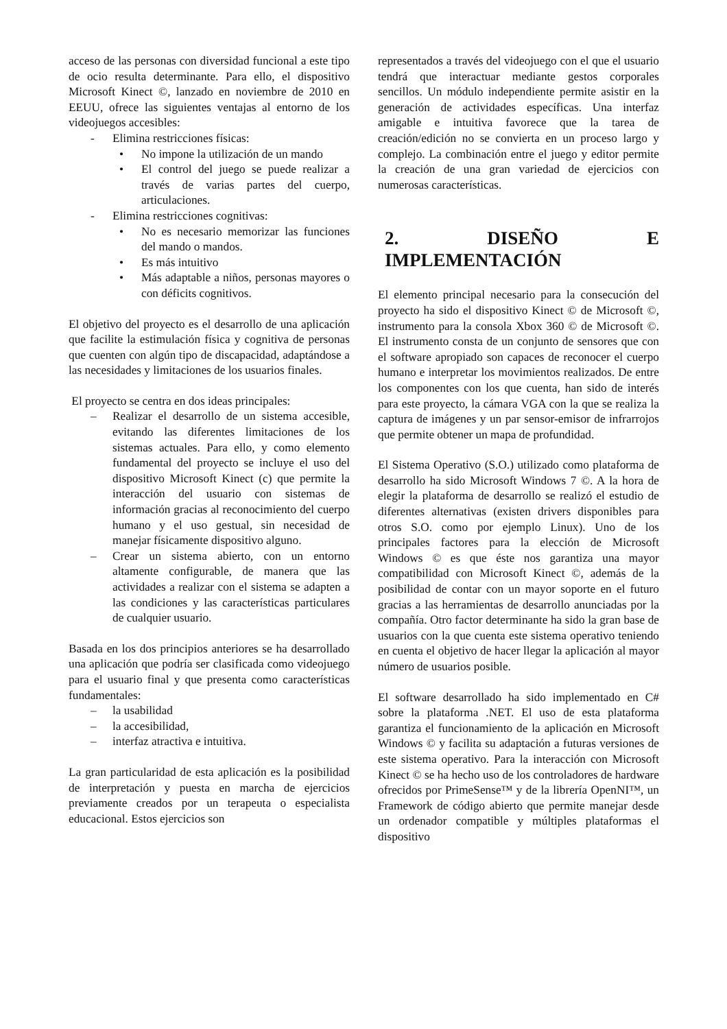acceso de las personas con diversidad funcional a este tipo de ocio resulta determinante. Para ello, el dispositivo Microsoft Kinect ©, lanzado en noviembre de 2010 en EEUU, ofrece las siguientes ventajas al entorno de los videojuegos accesibles:
- Elimina restricciones físicas:
• No impone la utilización de un mando
• El control del juego se puede realizar a través de varias partes del cuerpo, articulaciones.
- Elimina restricciones cognitivas:
• No es necesario memorizar las funciones del mando o mandos.
• Es más intuitivo
• Más adaptable a niños, personas mayores o con déficits cognitivos.
El objetivo del proyecto es el desarrollo de una aplicación que facilite la estimulación física y cognitiva de personas que cuenten con algún tipo de discapacidad, adaptándose a las necesidades y limitaciones de los usuarios finales.
El proyecto se centra en dos ideas principales:
– Realizar el desarrollo de un sistema accesible, evitando las diferentes limitaciones de los sistemas actuales. Para ello, y como elemento fundamental del proyecto se incluye el uso del dispositivo Microsoft Kinect (c) que permite la interacción del usuario con sistemas de información gracias al reconocimiento del cuerpo humano y el uso gestual, sin necesidad de manejar físicamente dispositivo alguno.
– Crear un sistema abierto, con un entorno altamente configurable, de manera que las actividades a realizar con el sistema se adapten a las condiciones y las características particulares de cualquier usuario.
Basada en los dos principios anteriores se ha desarrollado una aplicación que podría ser clasificada como videojuego para el usuario final y que presenta como características fundamentales:
– la usabilidad
– la accesibilidad,
– interfaz atractiva e intuitiva.
La gran particularidad de esta aplicación es la posibilidad de interpretación y puesta en marcha de ejercicios previamente creados por un terapeuta o especialista educacional. Estos ejercicios son
representados a través del videojuego con el que el usuario tendrá que interactuar mediante gestos corporales sencillos. Un módulo independiente permite asistir en la generación de actividades específicas. Una interfaz amigable e intuitiva favorece que la tarea de creación/edición no se convierta en un proceso largo y complejo. La combinación entre el juego y editor permite la creación de una gran variedad de ejercicios con numerosas características.
2. DISEÑO E IMPLEMENTACIÓN
El elemento principal necesario para la consecución del proyecto ha sido el dispositivo Kinect © de Microsoft ©, instrumento para la consola Xbox 360 © de Microsoft ©. El instrumento consta de un conjunto de sensores que con el software apropiado son capaces de reconocer el cuerpo humano e interpretar los movimientos realizados. De entre los componentes con los que cuenta, han sido de interés para este proyecto, la cámara VGA con la que se realiza la captura de imágenes y un par sensor-emisor de infrarrojos que permite obtener un mapa de profundidad.
El Sistema Operativo (S.O.) utilizado como plataforma de desarrollo ha sido Microsoft Windows 7 ©. A la hora de elegir la plataforma de desarrollo se realizó el estudio de diferentes alternativas (existen drivers disponibles para otros S.O. como por ejemplo Linux). Uno de los principales factores para la elección de Microsoft Windows © es que éste nos garantiza una mayor compatibilidad con Microsoft Kinect ©, además de la posibilidad de contar con un mayor soporte en el futuro gracias a las herramientas de desarrollo anunciadas por la compañía. Otro factor determinante ha sido la gran base de usuarios con la que cuenta este sistema operativo teniendo en cuenta el objetivo de hacer llegar la aplicación al mayor número de usuarios posible.
El software desarrollado ha sido implementado en C# sobre la plataforma .NET. El uso de esta plataforma garantiza el funcionamiento de la aplicación en Microsoft Windows © y facilita su adaptación a futuras versiones de este sistema operativo. Para la interacción con Microsoft Kinect © se ha hecho uso de los controladores de hardware ofrecidos por PrimeSense™ y de la librería OpenNI™, un Framework de código abierto que permite manejar desde un ordenador compatible y múltiples plataformas el dispositivo